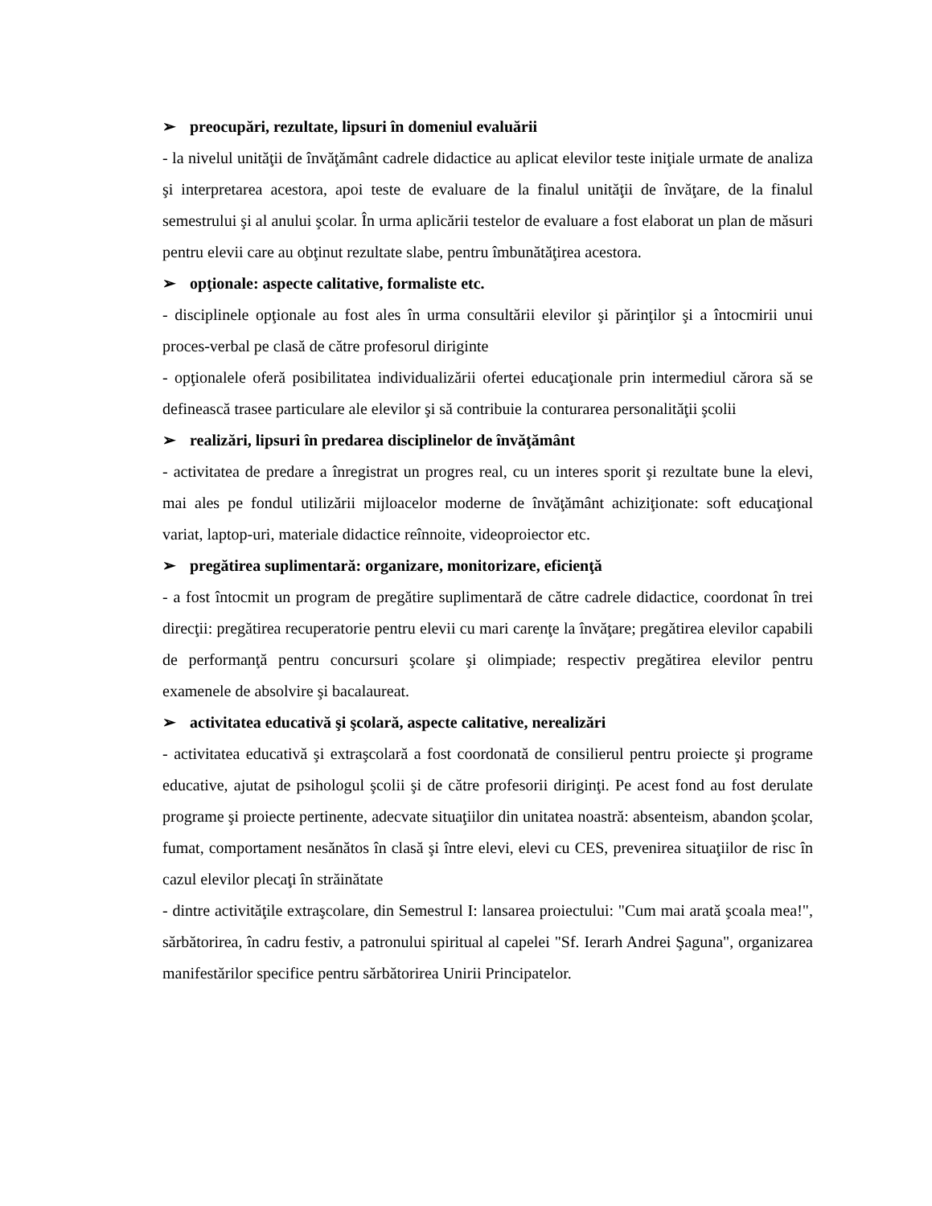➢ preocupări, rezultate, lipsuri în domeniul evaluării
- la nivelul unităţii de învăţământ cadrele didactice au aplicat elevilor teste iniţiale urmate de analiza şi interpretarea acestora, apoi teste de evaluare de la finalul unităţii de învăţare, de la finalul semestrului şi al anului şcolar. În urma aplicării testelor de evaluare a fost elaborat un plan de măsuri pentru elevii care au obţinut rezultate slabe, pentru îmbunătăţirea acestora.
➢ opţionale: aspecte calitative, formaliste etc.
- disciplinele opţionale au fost ales în urma consultării elevilor şi părinţilor şi a întocmirii unui proces-verbal pe clasă de către profesorul diriginte
- opţionalele oferă posibilitatea individualizării ofertei educaţionale prin intermediul cărora să se definească trasee particulare ale elevilor şi să contribuie la conturarea personalităţii şcolii
➢ realizări, lipsuri în predarea disciplinelor de învăţământ
- activitatea de predare a înregistrat un progres real, cu un interes sporit şi rezultate bune la elevi, mai ales pe fondul utilizării mijloacelor moderne de învăţământ achiziţionate: soft educaţional variat, laptop-uri, materiale didactice reînnoite, videoproiector etc.
➢ pregătirea suplimentară: organizare, monitorizare, eficienţă
- a fost întocmit un program de pregătire suplimentară de către cadrele didactice, coordonat în trei direcţii: pregătirea recuperatorie pentru elevii cu mari carenţe la învăţare; pregătirea elevilor capabili de performanţă pentru concursuri şcolare şi olimpiade; respectiv pregătirea elevilor pentru examenele de absolvire şi bacalaureat.
➢ activitatea educativă şi şcolară, aspecte calitative, nerealizări
- activitatea educativă şi extraşcolară a fost coordonată de consilierul pentru proiecte şi programe educative, ajutat de psihologul şcolii şi de către profesorii diriginţi. Pe acest fond au fost derulate programe şi proiecte pertinente, adecvate situaţiilor din unitatea noastră: absenteism, abandon şcolar, fumat, comportament nesănătos în clasă şi între elevi, elevi cu CES, prevenirea situaţiilor de risc în cazul elevilor plecaţi în străinătate
- dintre activităţile extraşcolare, din Semestrul I: lansarea proiectului: "Cum mai arată şcoala mea!", sărbătorirea, în cadru festiv, a patronului spiritual al capelei "Sf. Ierarh Andrei Şaguna", organizarea manifestărilor specifice pentru sărbătorirea Unirii Principatelor.